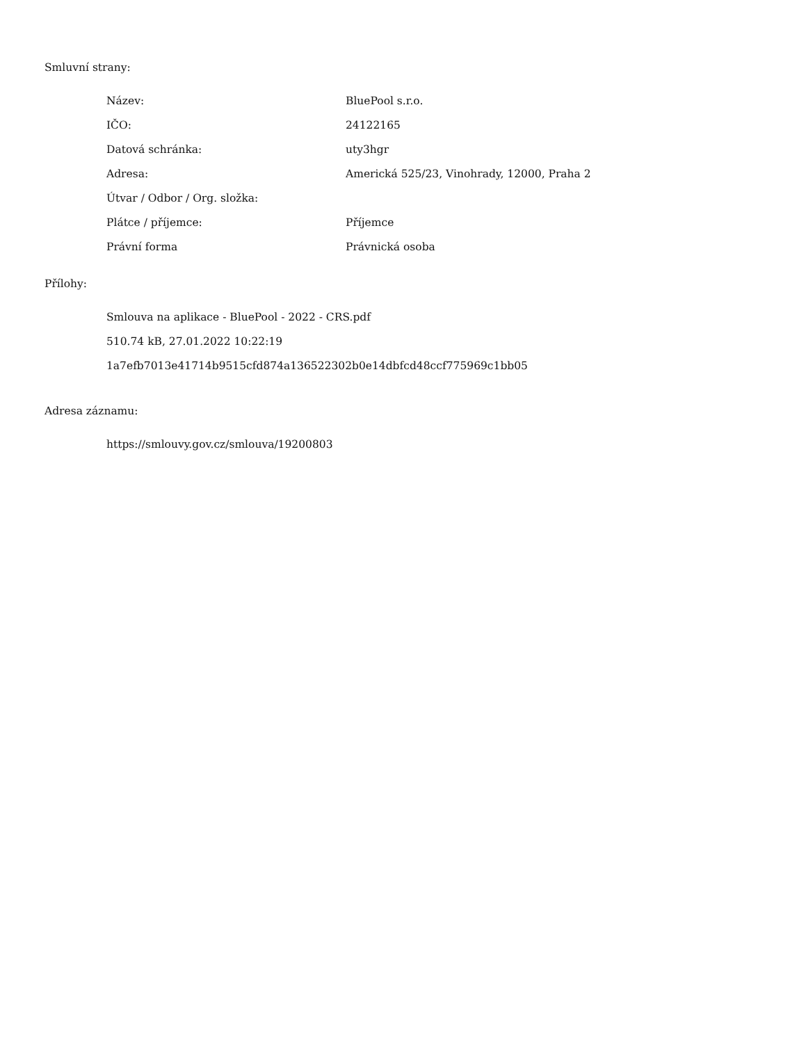Smluvní strany:
| Název: | BluePool s.r.o. |
| IČO: | 24122165 |
| Datová schránka: | uty3hgr |
| Adresa: | Americká 525/23, Vinohrady, 12000, Praha 2 |
| Útvar / Odbor / Org. složka: | |
| Plátce / příjemce: | Příjemce |
| Právní forma | Právnická osoba |
Přílohy:
Smlouva na aplikace - BluePool - 2022 - CRS.pdf
510.74 kB, 27.01.2022 10:22:19
1a7efb7013e41714b9515cfd874a136522302b0e14dbfcd48ccf775969c1bb05
Adresa záznamu:
https://smlouvy.gov.cz/smlouva/19200803